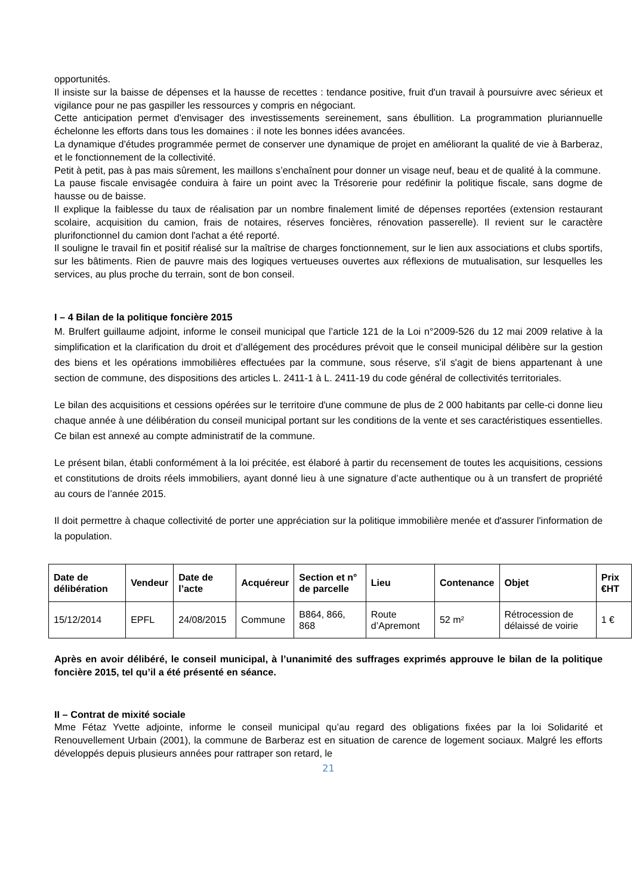opportunités.
Il insiste sur la baisse de dépenses et la hausse de recettes : tendance positive, fruit d'un travail à poursuivre avec sérieux et vigilance pour ne pas gaspiller les ressources y compris en négociant.
Cette anticipation permet d'envisager des investissements sereinement, sans ébullition. La programmation pluriannuelle échelonne les efforts dans tous les domaines : il note les bonnes idées avancées.
La dynamique d'études programmée permet de conserver une dynamique de projet en améliorant la qualité de vie à Barberaz, et le fonctionnement de la collectivité.
Petit à petit, pas à pas mais sûrement, les maillons s’enchaînent pour donner un visage neuf, beau et de qualité à la commune.
La pause fiscale envisagée conduira à faire un point avec la Trésorerie pour redéfinir la politique fiscale, sans dogme de hausse ou de baisse.
Il explique la faiblesse du taux de réalisation par un nombre finalement limité de dépenses reportées (extension restaurant scolaire, acquisition du camion, frais de notaires, réserves foncières, rénovation passerelle). Il revient sur le caractère plurifonctionnel du camion dont l'achat a été reporté.
Il souligne le travail fin et positif réalisé sur la maîtrise de charges fonctionnement, sur le lien aux associations et clubs sportifs, sur les bâtiments. Rien de pauvre mais des logiques vertueuses ouvertes aux réflexions de mutualisation, sur lesquelles les services, au plus proche du terrain, sont de bon conseil.
I – 4 Bilan de la politique foncière 2015
M. Brulfert guillaume adjoint, informe le conseil municipal que l’article 121 de la Loi n°2009-526 du 12 mai 2009 relative à la simplification et la clarification du droit et d’allégement des procédures prévoit que le conseil municipal délibère sur la gestion des biens et les opérations immobilières effectuées par la commune, sous réserve, s'il s'agit de biens appartenant à une section de commune, des dispositions des articles L. 2411-1 à L. 2411-19 du code général de collectivités territoriales.
Le bilan des acquisitions et cessions opérées sur le territoire d'une commune de plus de 2 000 habitants par celle-ci donne lieu chaque année à une délibération du conseil municipal portant sur les conditions de la vente et ses caractéristiques essentielles. Ce bilan est annexé au compte administratif de la commune.
Le présent bilan, établi conformément à la loi précitée, est élaboré à partir du recensement de toutes les acquisitions, cessions et constitutions de droits réels immobiliers, ayant donné lieu à une signature d’acte authentique ou à un transfert de propriété au cours de l’année 2015.
Il doit permettre à chaque collectivité de porter une appréciation sur la politique immobilière menée et d'assurer l'information de la population.
| Date de délibération | Vendeur | Date de l’acte | Acquéreur | Section et n° de parcelle | Lieu | Contenance | Objet | Prix €HT |
| --- | --- | --- | --- | --- | --- | --- | --- | --- |
| 15/12/2014 | EPFL | 24/08/2015 | Commune | B864, 866, 868 | Route d’Apremont | 52 m² | Rétrocession de délaissé de voirie | 1 € |
Après en avoir délibéré, le conseil municipal, à l’unanimité des suffrages exprimés approuve le bilan de la politique foncière 2015, tel qu’il a été présenté en séance.
II – Contrat de mixité sociale
Mme Fétaz Yvette adjointe, informe le conseil municipal qu’au regard des obligations fixées par la loi Solidarité et Renouvellement Urbain (2001), la commune de Barberaz est en situation de carence de logement sociaux. Malgré les efforts développés depuis plusieurs années pour rattraper son retard, le
21